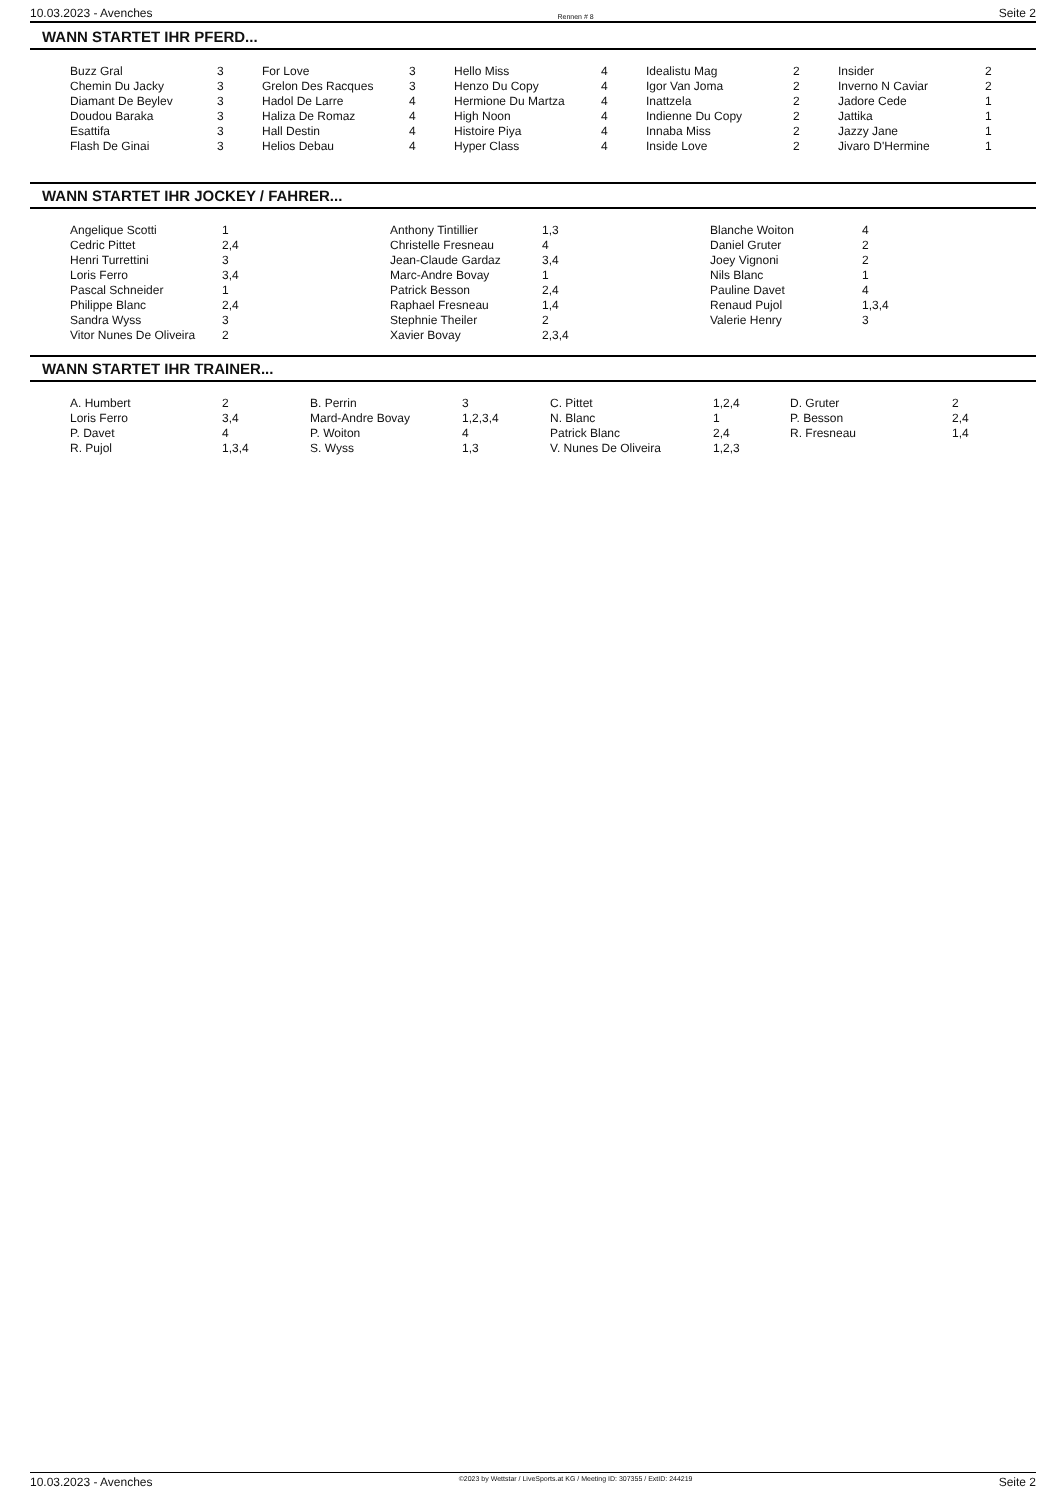10.03.2023 - Avenches Rennen # 8 Seite 2
WANN STARTET IHR PFERD...
| Buzz Gral | 3 | For Love | 3 | Hello Miss | 4 | Idealistu Mag | 2 | Insider | 2 |
| Chemin Du Jacky | 3 | Grelon Des Racques | 3 | Henzo Du Copy | 4 | Igor Van Joma | 2 | Inverno N Caviar | 2 |
| Diamant De Beylev | 3 | Hadol De Larre | 4 | Hermione Du Martza | 4 | Inattzela | 2 | Jadore Cede | 1 |
| Doudou Baraka | 3 | Haliza De Romaz | 4 | High Noon | 4 | Indienne Du Copy | 2 | Jattika | 1 |
| Esattifa | 3 | Hall Destin | 4 | Histoire Piya | 4 | Innaba Miss | 2 | Jazzy Jane | 1 |
| Flash De Ginai | 3 | Helios Debau | 4 | Hyper Class | 4 | Inside Love | 2 | Jivaro D'Hermine | 1 |
WANN STARTET IHR JOCKEY / FAHRER...
| Angelique Scotti | 1 | Anthony Tintillier | 1,3 | Blanche Woiton | 4 |
| Cedric Pittet | 2,4 | Christelle Fresneau | 4 | Daniel Gruter | 2 |
| Henri Turrettini | 3 | Jean-Claude Gardaz | 3,4 | Joey Vignoni | 2 |
| Loris Ferro | 3,4 | Marc-Andre Bovay | 1 | Nils Blanc | 1 |
| Pascal Schneider | 1 | Patrick Besson | 2,4 | Pauline Davet | 4 |
| Philippe Blanc | 2,4 | Raphael Fresneau | 1,4 | Renaud Pujol | 1,3,4 |
| Sandra Wyss | 3 | Stephnie Theiler | 2 | Valerie Henry | 3 |
| Vitor Nunes De Oliveira | 2 | Xavier Bovay | 2,3,4 | | |
WANN STARTET IHR TRAINER...
| A. Humbert | 2 | B. Perrin | 3 | C. Pittet | 1,2,4 | D. Gruter | 2 |
| Loris Ferro | 3,4 | Mard-Andre Bovay | 1,2,3,4 | N. Blanc | 1 | P. Besson | 2,4 |
| P. Davet | 4 | P. Woiton | 4 | Patrick Blanc | 2,4 | R. Fresneau | 1,4 |
| R. Pujol | 1,3,4 | S. Wyss | 1,3 | V. Nunes De Oliveira | 1,2,3 | | |
10.03.2023 - Avenches ©2023 by Wettstar / LiveSports.at KG / Meeting ID: 307355 / ExtID: 244219 Seite 2